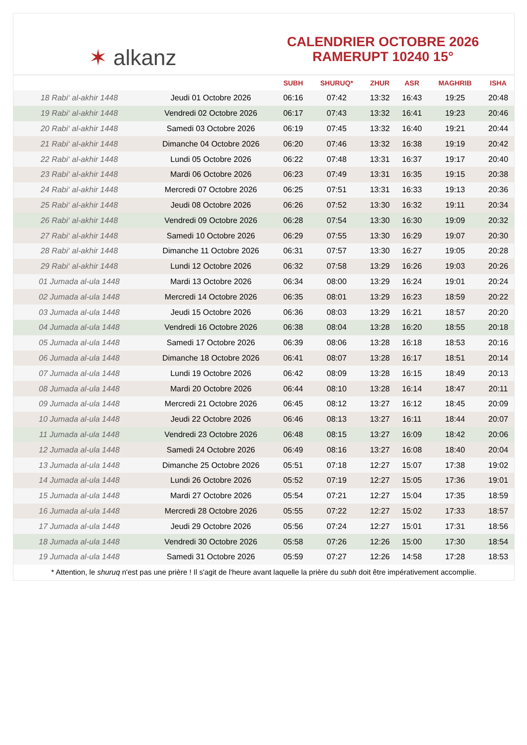✶ alkanz
CALENDRIER OCTOBRE 2026
RAMERUPT 10240 15°
| | | SUBH | SHURUQ* | ZHUR | ASR | MAGHRIB | ISHA |
| --- | --- | --- | --- | --- | --- | --- | --- |
| 18 Rabi‘ al-akhir 1448 | Jeudi 01 Octobre 2026 | 06:16 | 07:42 | 13:32 | 16:43 | 19:25 | 20:48 |
| 19 Rabi‘ al-akhir 1448 | Vendredi 02 Octobre 2026 | 06:17 | 07:43 | 13:32 | 16:41 | 19:23 | 20:46 |
| 20 Rabi‘ al-akhir 1448 | Samedi 03 Octobre 2026 | 06:19 | 07:45 | 13:32 | 16:40 | 19:21 | 20:44 |
| 21 Rabi‘ al-akhir 1448 | Dimanche 04 Octobre 2026 | 06:20 | 07:46 | 13:32 | 16:38 | 19:19 | 20:42 |
| 22 Rabi‘ al-akhir 1448 | Lundi 05 Octobre 2026 | 06:22 | 07:48 | 13:31 | 16:37 | 19:17 | 20:40 |
| 23 Rabi‘ al-akhir 1448 | Mardi 06 Octobre 2026 | 06:23 | 07:49 | 13:31 | 16:35 | 19:15 | 20:38 |
| 24 Rabi‘ al-akhir 1448 | Mercredi 07 Octobre 2026 | 06:25 | 07:51 | 13:31 | 16:33 | 19:13 | 20:36 |
| 25 Rabi‘ al-akhir 1448 | Jeudi 08 Octobre 2026 | 06:26 | 07:52 | 13:30 | 16:32 | 19:11 | 20:34 |
| 26 Rabi‘ al-akhir 1448 | Vendredi 09 Octobre 2026 | 06:28 | 07:54 | 13:30 | 16:30 | 19:09 | 20:32 |
| 27 Rabi‘ al-akhir 1448 | Samedi 10 Octobre 2026 | 06:29 | 07:55 | 13:30 | 16:29 | 19:07 | 20:30 |
| 28 Rabi‘ al-akhir 1448 | Dimanche 11 Octobre 2026 | 06:31 | 07:57 | 13:30 | 16:27 | 19:05 | 20:28 |
| 29 Rabi‘ al-akhir 1448 | Lundi 12 Octobre 2026 | 06:32 | 07:58 | 13:29 | 16:26 | 19:03 | 20:26 |
| 01 Jumada al-ula 1448 | Mardi 13 Octobre 2026 | 06:34 | 08:00 | 13:29 | 16:24 | 19:01 | 20:24 |
| 02 Jumada al-ula 1448 | Mercredi 14 Octobre 2026 | 06:35 | 08:01 | 13:29 | 16:23 | 18:59 | 20:22 |
| 03 Jumada al-ula 1448 | Jeudi 15 Octobre 2026 | 06:36 | 08:03 | 13:29 | 16:21 | 18:57 | 20:20 |
| 04 Jumada al-ula 1448 | Vendredi 16 Octobre 2026 | 06:38 | 08:04 | 13:28 | 16:20 | 18:55 | 20:18 |
| 05 Jumada al-ula 1448 | Samedi 17 Octobre 2026 | 06:39 | 08:06 | 13:28 | 16:18 | 18:53 | 20:16 |
| 06 Jumada al-ula 1448 | Dimanche 18 Octobre 2026 | 06:41 | 08:07 | 13:28 | 16:17 | 18:51 | 20:14 |
| 07 Jumada al-ula 1448 | Lundi 19 Octobre 2026 | 06:42 | 08:09 | 13:28 | 16:15 | 18:49 | 20:13 |
| 08 Jumada al-ula 1448 | Mardi 20 Octobre 2026 | 06:44 | 08:10 | 13:28 | 16:14 | 18:47 | 20:11 |
| 09 Jumada al-ula 1448 | Mercredi 21 Octobre 2026 | 06:45 | 08:12 | 13:27 | 16:12 | 18:45 | 20:09 |
| 10 Jumada al-ula 1448 | Jeudi 22 Octobre 2026 | 06:46 | 08:13 | 13:27 | 16:11 | 18:44 | 20:07 |
| 11 Jumada al-ula 1448 | Vendredi 23 Octobre 2026 | 06:48 | 08:15 | 13:27 | 16:09 | 18:42 | 20:06 |
| 12 Jumada al-ula 1448 | Samedi 24 Octobre 2026 | 06:49 | 08:16 | 13:27 | 16:08 | 18:40 | 20:04 |
| 13 Jumada al-ula 1448 | Dimanche 25 Octobre 2026 | 05:51 | 07:18 | 12:27 | 15:07 | 17:38 | 19:02 |
| 14 Jumada al-ula 1448 | Lundi 26 Octobre 2026 | 05:52 | 07:19 | 12:27 | 15:05 | 17:36 | 19:01 |
| 15 Jumada al-ula 1448 | Mardi 27 Octobre 2026 | 05:54 | 07:21 | 12:27 | 15:04 | 17:35 | 18:59 |
| 16 Jumada al-ula 1448 | Mercredi 28 Octobre 2026 | 05:55 | 07:22 | 12:27 | 15:02 | 17:33 | 18:57 |
| 17 Jumada al-ula 1448 | Jeudi 29 Octobre 2026 | 05:56 | 07:24 | 12:27 | 15:01 | 17:31 | 18:56 |
| 18 Jumada al-ula 1448 | Vendredi 30 Octobre 2026 | 05:58 | 07:26 | 12:26 | 15:00 | 17:30 | 18:54 |
| 19 Jumada al-ula 1448 | Samedi 31 Octobre 2026 | 05:59 | 07:27 | 12:26 | 14:58 | 17:28 | 18:53 |
* Attention, le shuruq n'est pas une prière ! Il s'agit de l'heure avant laquelle la prière du subh doit être impérativement accomplie.